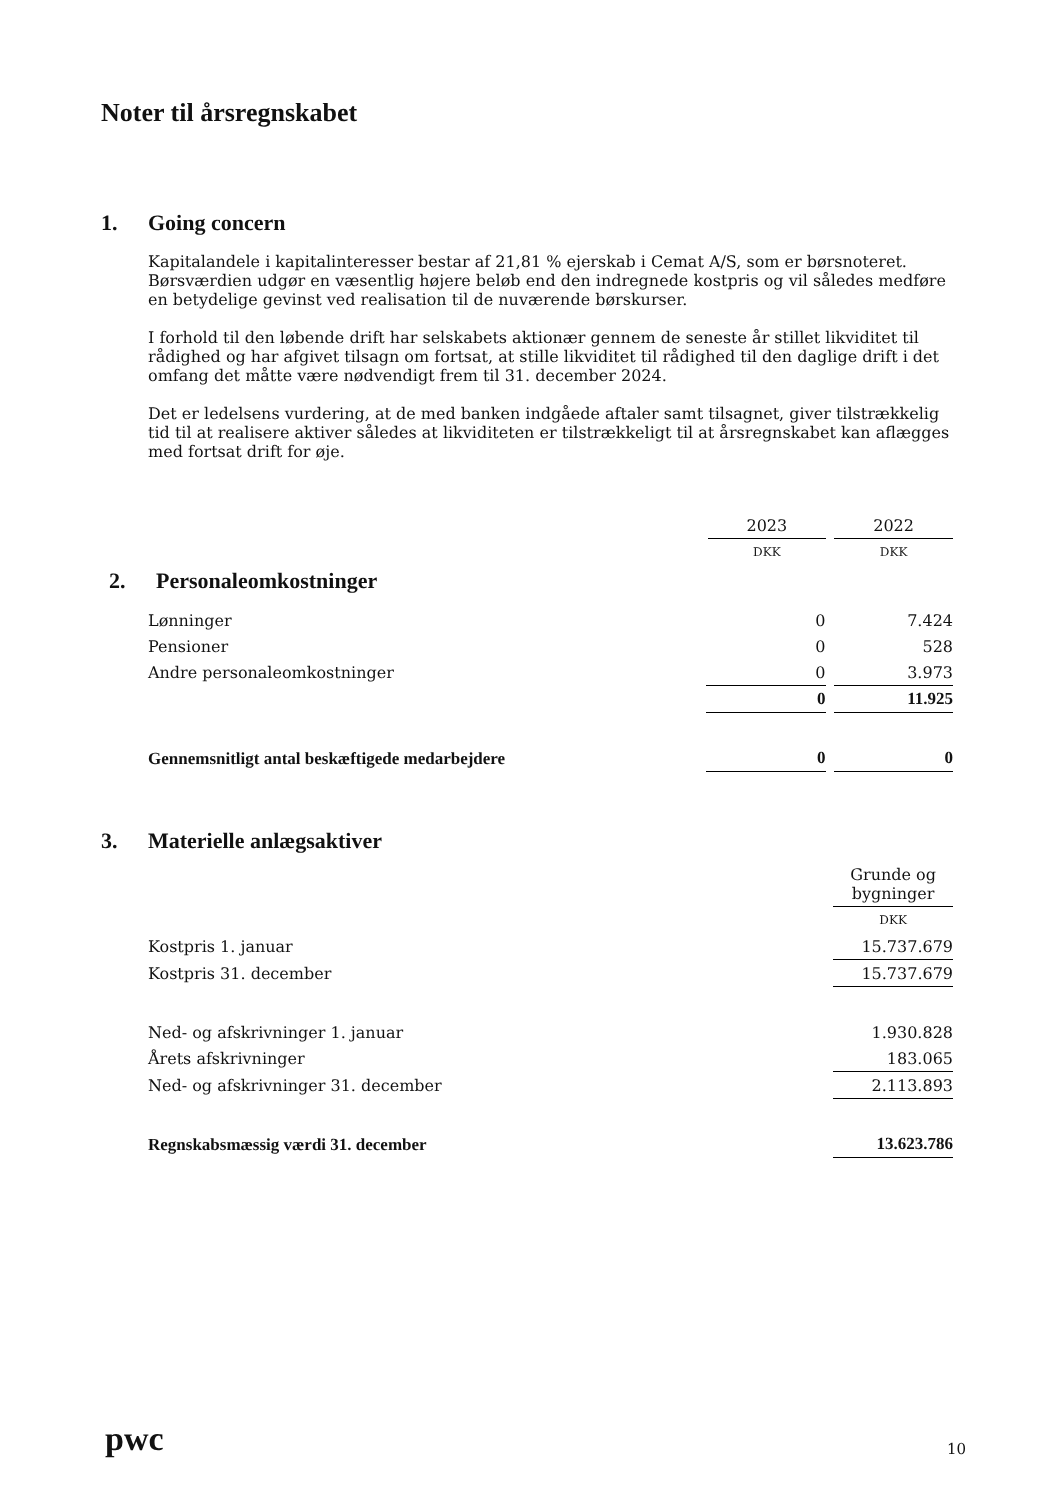Noter til årsregnskabet
1. Going concern
Kapitalandele i kapitalinteresser bestar af 21,81 % ejerskab i Cemat A/S, som er børsnoteret. Børsværdien udgør en væsentlig højere beløb end den indregnede kostpris og vil således medføre en betydelige gevinst ved realisation til de nuværende børskurser.
I forhold til den løbende drift har selskabets aktionær gennem de seneste år stillet likviditet til rådighed og har afgivet tilsagn om fortsat, at stille likviditet til rådighed til den daglige drift i det omfang det måtte være nødvendigt frem til 31. december 2024.
Det er ledelsens vurdering, at de med banken indgåede aftaler samt tilsagnet, giver tilstrækkelig tid til at realisere aktiver således at likviditeten er tilstrækkeligt til at årsregnskabet kan aflægges med fortsat drift for øje.
| | 2023 | 2022 |
| | DKK | DKK |
| 2. Personaleomkostninger | | |
| Lønninger | 0 | 7.424 |
| Pensioner | 0 | 528 |
| Andre personaleomkostninger | 0 | 3.973 |
| | 0 | 11.925 |
| Gennemsnitligt antal beskæftigede medarbejdere | 0 | 0 |
3. Materielle anlægsaktiver
| | Grunde og bygninger |
| | DKK |
| Kostpris 1. januar | 15.737.679 |
| Kostpris 31. december | 15.737.679 |
| Ned- og afskrivninger 1. januar | 1.930.828 |
| Årets afskrivninger | 183.065 |
| Ned- og afskrivninger 31. december | 2.113.893 |
| Regnskabsmæssig værdi 31. december | 13.623.786 |
pwc 10